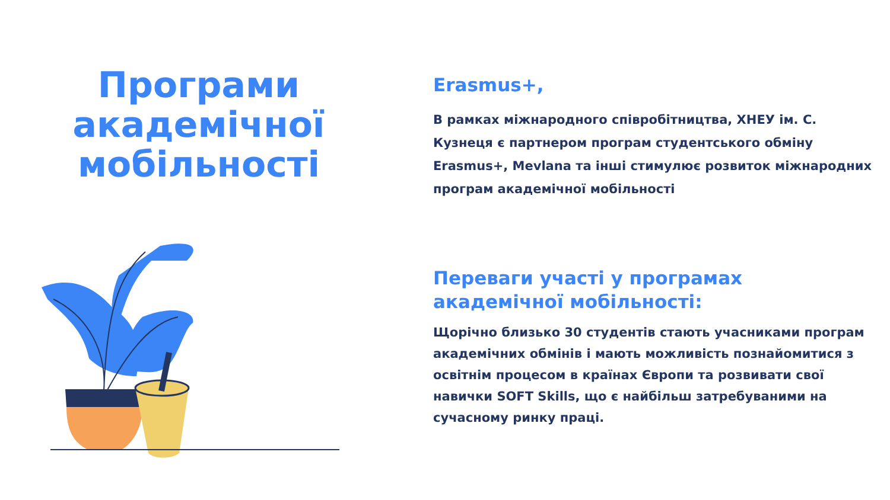Програми
академічної
мобільності
Erasmus+,
В рамках міжнародного співробітництва, ХНЕУ ім. С. Кузнеця є партнером програм студентського обміну Erasmus+, Mevlana та інші стимулює розвиток міжнародних програм академічної мобільності
Переваги участі у програмах академічної мобільності:
Щорічно близько 30 студентів стають учасниками програм академічних обмінів і мають можливість познайомитися з освітнім процесом в країнах Європи та розвивати свої навички SOFT Skills, що є найбільш затребуваними на сучасному ринку праці.